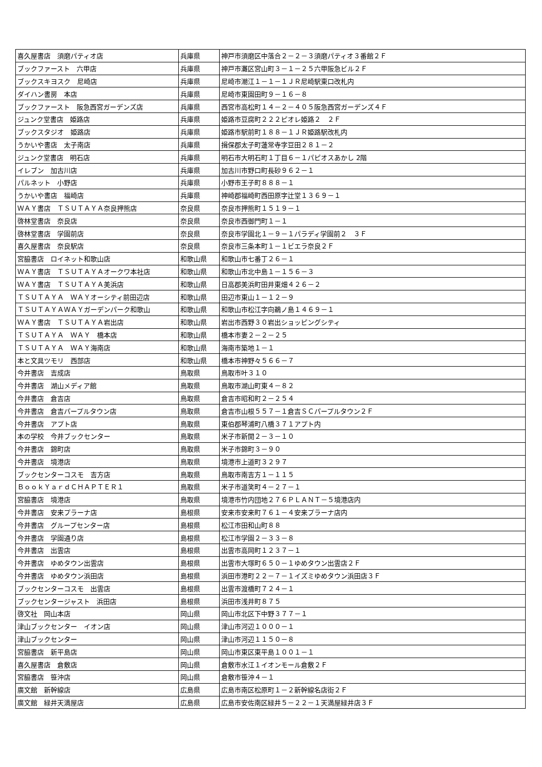| 喜久屋書店 須磨パティオ店 | 兵庫県 | 神戸市須磨区中落合２－２－３須磨パティオ３番館２Ｆ |
| ブックファースト 六甲店 | 兵庫県 | 神戸市灘区宮山町３－１－２５六甲阪急ビル２Ｆ |
| ブックスキヨスク 尼崎店 | 兵庫県 | 尼崎市潮江１－１－１ＪＲ尼崎駅東口改札内 |
| ダイハン書房 本店 | 兵庫県 | 尼崎市東園田町９－１６－８ |
| ブックファースト 阪急西宮ガーデンズ店 | 兵庫県 | 西宮市高松町１４－２－４０５阪急西宮ガーデンズ４Ｆ |
| ジュンク堂書店 姫路店 | 兵庫県 | 姫路市豆腐町２２２ピオレ姫路２ ２Ｆ |
| ブックスタジオ 姫路店 | 兵庫県 | 姫路市駅前町１８８－１ＪＲ姫路駅改札内 |
| うかいや書店 太子南店 | 兵庫県 | 揖保郡太子町蓮常寺字豆田２８１－２ |
| ジュンク堂書店 明石店 | 兵庫県 | 明石市大明石町１丁目６－１パピオスあかし 2階 |
| イレブン 加古川店 | 兵庫県 | 加古川市野口町長砂９６２－１ |
| パルネット 小野店 | 兵庫県 | 小野市王子町８８８－１ |
| うかいや書店 福崎店 | 兵庫県 | 神崎郡福崎町西田原字辻堂１３６９－１ |
| ＷＡＹ書店 ＴＳＵＴＡＹＡ奈良押熊店 | 奈良県 | 奈良市押熊町１５１９－１ |
| 啓林堂書店 奈良店 | 奈良県 | 奈良市西御門町１－１ |
| 啓林堂書店 学園前店 | 奈良県 | 奈良市学園北１－９－１パラディ学園前２ ３Ｆ |
| 喜久屋書店 奈良駅店 | 奈良県 | 奈良市三条本町１－１ビエラ奈良２Ｆ |
| 宮脇書店 ロイネット和歌山店 | 和歌山県 | 和歌山市七番丁２６－１ |
| ＷＡＹ書店 ＴＳＵＴＡＹＡオークワ本社店 | 和歌山県 | 和歌山市北中島１－１５６－３ |
| ＷＡＹ書店 ＴＳＵＴＡＹＡ美浜店 | 和歌山県 | 日高郡美浜町田井東畑４２６－２ |
| ＴＳＵＴＡＹＡ ＷＡＹオーシティ前田辺店 | 和歌山県 | 田辺市東山１－１２－９ |
| ＴＳＵＴＡＹＡＷＡＹガーデンパーク和歌山 | 和歌山県 | 和歌山市松江字向鵜ノ島１４６９－１ |
| ＷＡＹ書店 ＴＳＵＴＡＹＡ岩出店 | 和歌山県 | 岩出市西野３０岩出ショッピングシティ |
| ＴＳＵＴＡＹＡ ＷＡＹ 橋本店 | 和歌山県 | 橋本市妻２－２－２５ |
| ＴＳＵＴＡＹＡ ＷＡＹ海南店 | 和歌山県 | 海南市築地１－１ |
| 本と文具ツモリ 西部店 | 和歌山県 | 橋本市神野々５６６－７ |
| 今井書店 吉成店 | 鳥取県 | 鳥取市叶３１０ |
| 今井書店 湖山メディア館 | 鳥取県 | 鳥取市湖山町東４－８２ |
| 今井書店 倉吉店 | 鳥取県 | 倉吉市昭和町２－２５４ |
| 今井書店 倉吉パープルタウン店 | 鳥取県 | 倉吉市山根５５７－１倉吉ＳＣパープルタウン２Ｆ |
| 今井書店 アプト店 | 鳥取県 | 東伯郡琴浦町八橋３７１アプト内 |
| 本の学校 今井ブックセンター | 鳥取県 | 米子市新開２－３－１０ |
| 今井書店 錦町店 | 鳥取県 | 米子市錦町３－９０ |
| 今井書店 境港店 | 鳥取県 | 境港市上道町３２９７ |
| ブックセンターコスモ 吉方店 | 鳥取県 | 鳥取市南吉方１－１１５ |
| ＢｏｏｋＹａｒｄＣＨＡＰＴＥＲ１ | 鳥取県 | 米子市道笑町４－２７－１ |
| 宮脇書店 境港店 | 鳥取県 | 境港市竹内団地２７６ＰＬＡＮＴ－５境港店内 |
| 今井書店 安来プラーナ店 | 島根県 | 安来市安来町７６１－４安来プラーナ店内 |
| 今井書店 グループセンター店 | 島根県 | 松江市田和山町８８ |
| 今井書店 学園通り店 | 島根県 | 松江市学園２－３３－８ |
| 今井書店 出雲店 | 島根県 | 出雲市高岡町１２３７－１ |
| 今井書店 ゆめタウン出雲店 | 島根県 | 出雲市大塚町６５０－１ゆめタウン出雲店２Ｆ |
| 今井書店 ゆめタウン浜田店 | 島根県 | 浜田市港町２２－７－１イズミゆめタウン浜田店３Ｆ |
| ブックセンターコスモ 出雲店 | 島根県 | 出雲市渡橋町７２４－１ |
| ブックセンタージャスト 浜田店 | 島根県 | 浜田市浅井町８７５ |
| 啓文社 岡山本店 | 岡山県 | 岡山市北区下中野３７７－１ |
| 津山ブックセンター イオン店 | 岡山県 | 津山市河辺１０００－１ |
| 津山ブックセンター | 岡山県 | 津山市河辺１１５０－８ |
| 宮脇書店 新平島店 | 岡山県 | 岡山市東区東平島１００１－１ |
| 喜久屋書店 倉敷店 | 岡山県 | 倉敷市水江１イオンモール倉敷２Ｆ |
| 宮脇書店 笹沖店 | 岡山県 | 倉敷市笹沖４－１ |
| 廣文館 新幹線店 | 広島県 | 広島市南区松原町１－２新幹線名店街２Ｆ |
| 廣文館 緑井天満屋店 | 広島県 | 広島市安佐南区緑井５－２２－１天満屋緑井店３Ｆ |